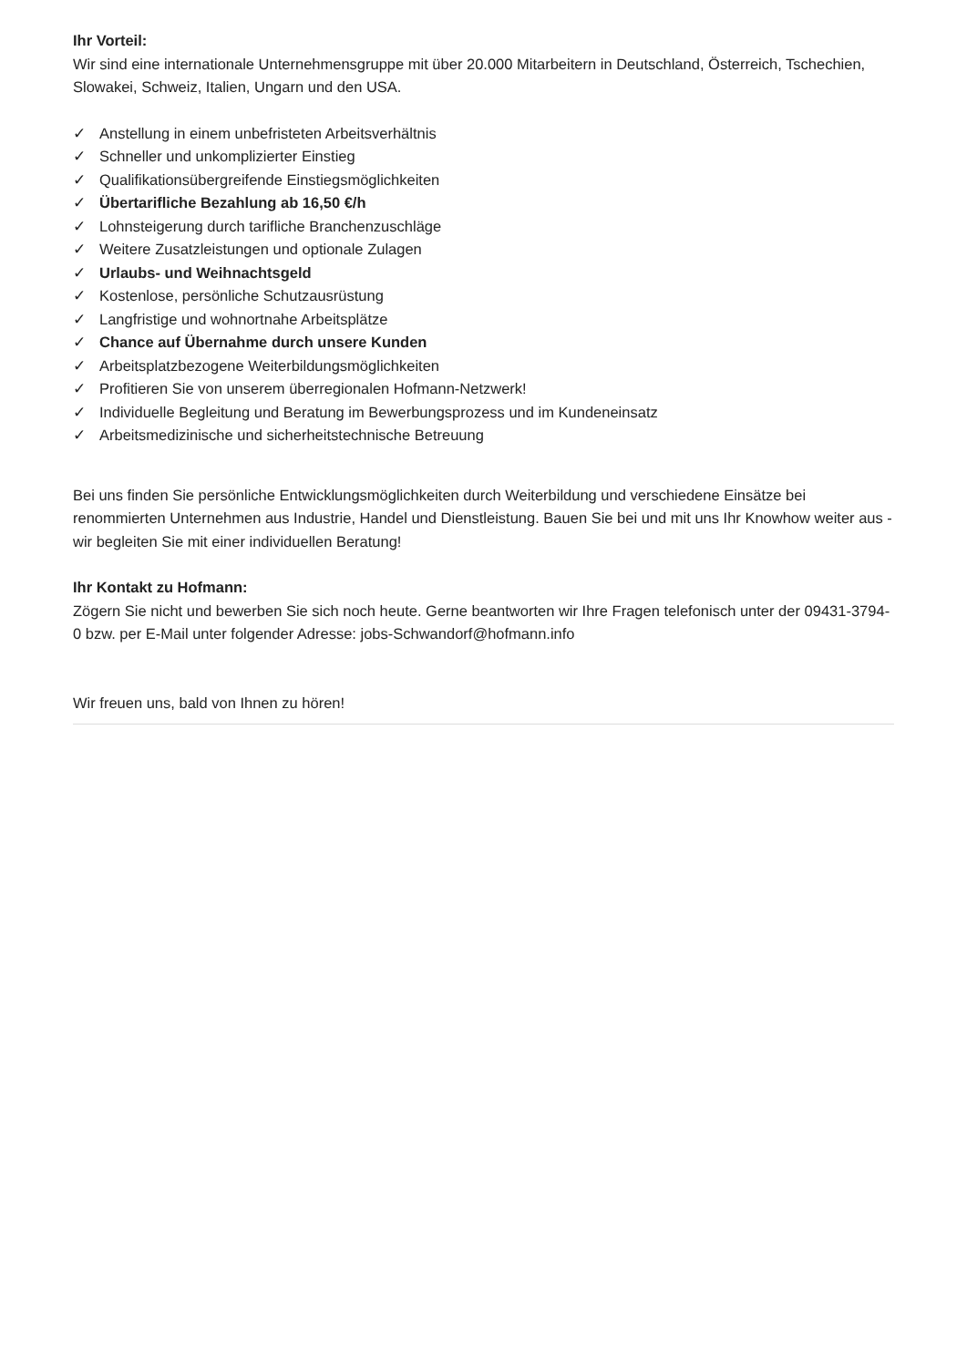Ihr Vorteil:
Wir sind eine internationale Unternehmensgruppe mit über 20.000 Mitarbeitern in Deutschland, Österreich, Tschechien, Slowakei, Schweiz, Italien, Ungarn und den USA.
✓ Anstellung in einem unbefristeten Arbeitsverhältnis
✓ Schneller und unkomplizierter Einstieg
✓ Qualifikationsübergreifende Einstiegsmöglichkeiten
✓ Übertarifliche Bezahlung ab 16,50 €/h
✓ Lohnsteigerung durch tarifliche Branchenzuschläge
✓ Weitere Zusatzleistungen und optionale Zulagen
✓ Urlaubs- und Weihnachtsgeld
✓ Kostenlose, persönliche Schutzausrüstung
✓ Langfristige und wohnortnahe Arbeitsplätze
✓ Chance auf Übernahme durch unsere Kunden
✓ Arbeitsplatzbezogene Weiterbildungsmöglichkeiten
✓ Profitieren Sie von unserem überregionalen Hofmann-Netzwerk!
✓ Individuelle Begleitung und Beratung im Bewerbungsprozess und im Kundeneinsatz
✓ Arbeitsmedizinische und sicherheitstechnische Betreuung
Bei uns finden Sie persönliche Entwicklungsmöglichkeiten durch Weiterbildung und verschiedene Einsätze bei renommierten Unternehmen aus Industrie, Handel und Dienstleistung. Bauen Sie bei und mit uns Ihr Knowhow weiter aus - wir begleiten Sie mit einer individuellen Beratung!
Ihr Kontakt zu Hofmann:
Zögern Sie nicht und bewerben Sie sich noch heute. Gerne beantworten wir Ihre Fragen telefonisch unter der 09431-3794-0 bzw. per E-Mail unter folgender Adresse: jobs-Schwandorf@hofmann.info
Wir freuen uns, bald von Ihnen zu hören!